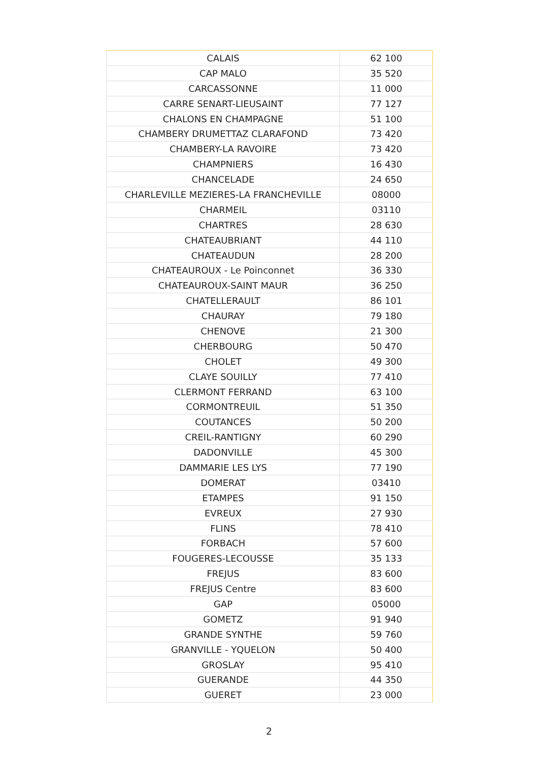| CALAIS | 62 100 |
| CAP MALO | 35 520 |
| CARCASSONNE | 11 000 |
| CARRE SENART-LIEUSAINT | 77 127 |
| CHALONS EN CHAMPAGNE | 51 100 |
| CHAMBERY DRUMETTAZ CLARAFOND | 73 420 |
| CHAMBERY-LA RAVOIRE | 73 420 |
| CHAMPNIERS | 16 430 |
| CHANCELADE | 24 650 |
| CHARLEVILLE MEZIERES-LA FRANCHEVILLE | 08000 |
| CHARMEIL | 03110 |
| CHARTRES | 28 630 |
| CHATEAUBRIANT | 44 110 |
| CHATEAUDUN | 28 200 |
| CHATEAUROUX - Le Poinconnet | 36 330 |
| CHATEAUROUX-SAINT MAUR | 36 250 |
| CHATELLERAULT | 86 101 |
| CHAURAY | 79 180 |
| CHENOVE | 21 300 |
| CHERBOURG | 50 470 |
| CHOLET | 49 300 |
| CLAYE SOUILLY | 77 410 |
| CLERMONT FERRAND | 63 100 |
| CORMONTREUIL | 51 350 |
| COUTANCES | 50 200 |
| CREIL-RANTIGNY | 60 290 |
| DADONVILLE | 45 300 |
| DAMMARIE LES LYS | 77 190 |
| DOMERAT | 03410 |
| ETAMPES | 91 150 |
| EVREUX | 27 930 |
| FLINS | 78 410 |
| FORBACH | 57 600 |
| FOUGERES-LECOUSSE | 35 133 |
| FREJUS | 83 600 |
| FREJUS Centre | 83 600 |
| GAP | 05000 |
| GOMETZ | 91 940 |
| GRANDE SYNTHE | 59 760 |
| GRANVILLE - YQUELON | 50 400 |
| GROSLAY | 95 410 |
| GUERANDE | 44 350 |
| GUERET | 23 000 |
2